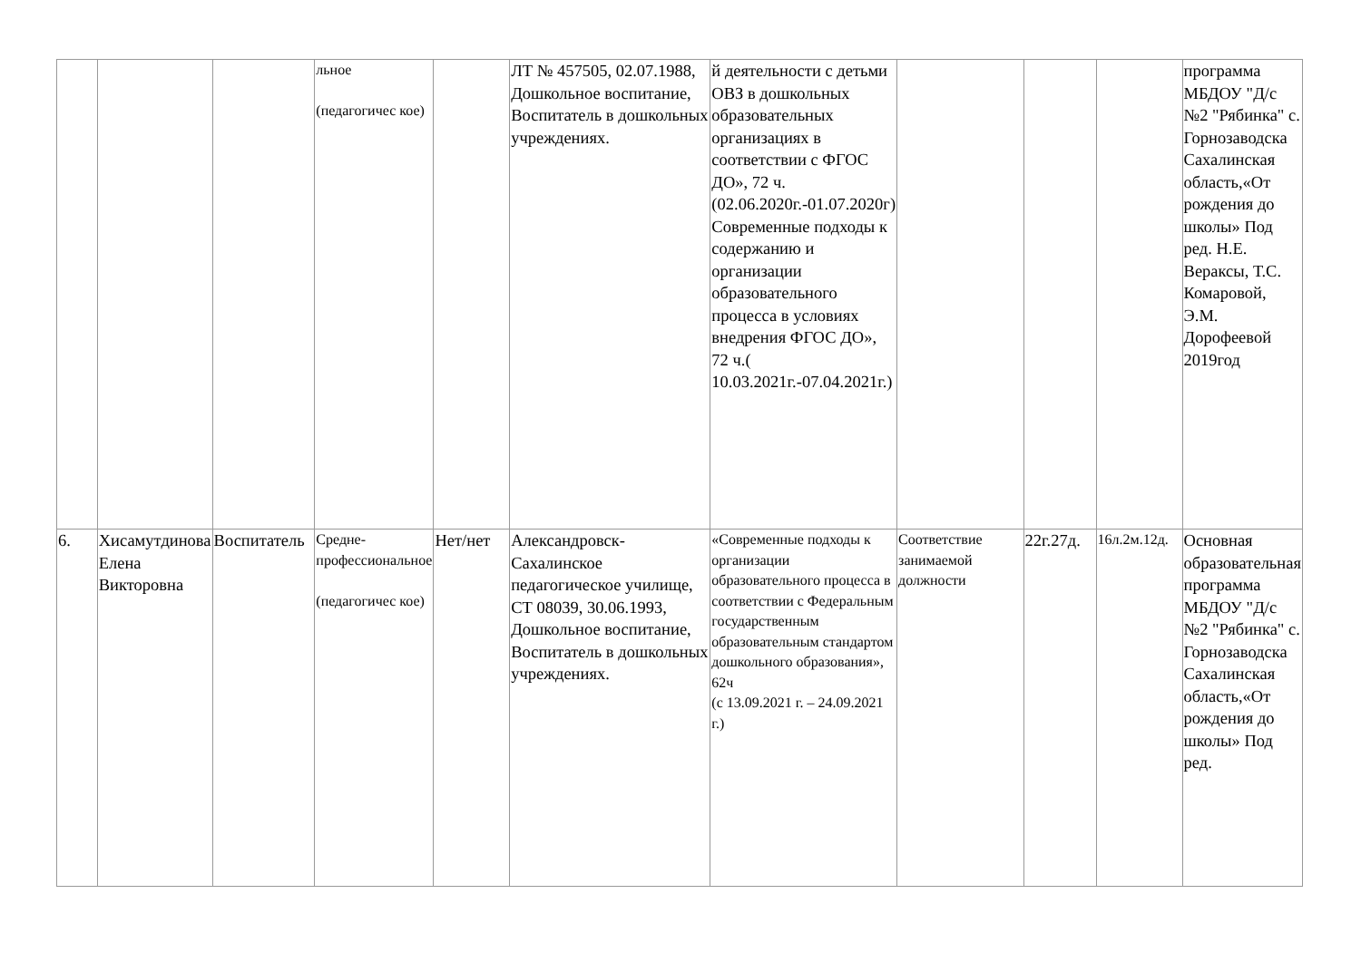| | | | льное (педагогичес кое) | | ЛТ № 457505, 02.07.1988, Дошкольное воспитание, Воспитатель в дошкольных учреждениях. | й деятельности с детьми ОВЗ в дошкольных образовательных организациях в соответствии с ФГОС ДО», 72 ч. (02.06.2020г.-01.07.2020г) Современные подходы к содержанию и организации образовательного процесса в условиях внедрения ФГОС ДО», 72 ч.( 10.03.2021г.-07.04.2021г.) | | | | программа МБДОУ "Д/с №2 "Рябинка" с. Горнозаводска Сахалинская область,«От рождения до школы» Под ред. Н.Е. Вераксы, Т.С. Комаровой, Э.М. Дорофеевой 2019год |
| 6. | Хисамутдинова Елена Викторовна | Воспитатель | Средне-профессиональное (педагогичес кое) | Нет/нет | Александровск-Сахалинское педагогическое училище, СТ 08039, 30.06.1993, Дошкольное воспитание, Воспитатель в дошкольных учреждениях. | «Современные подходы к организации образовательного процесса в соответствии с Федеральным государственным образовательным стандартом дошкольного образования», 62ч (с 13.09.2021 г. – 24.09.2021 г.) | Соответствие занимаемой должности | 22г.27д. | 16л.2м.12д. | Основная образовательная программа МБДОУ "Д/с №2 "Рябинка" с. Горнозаводска Сахалинская область,«От рождения до школы» Под ред. |